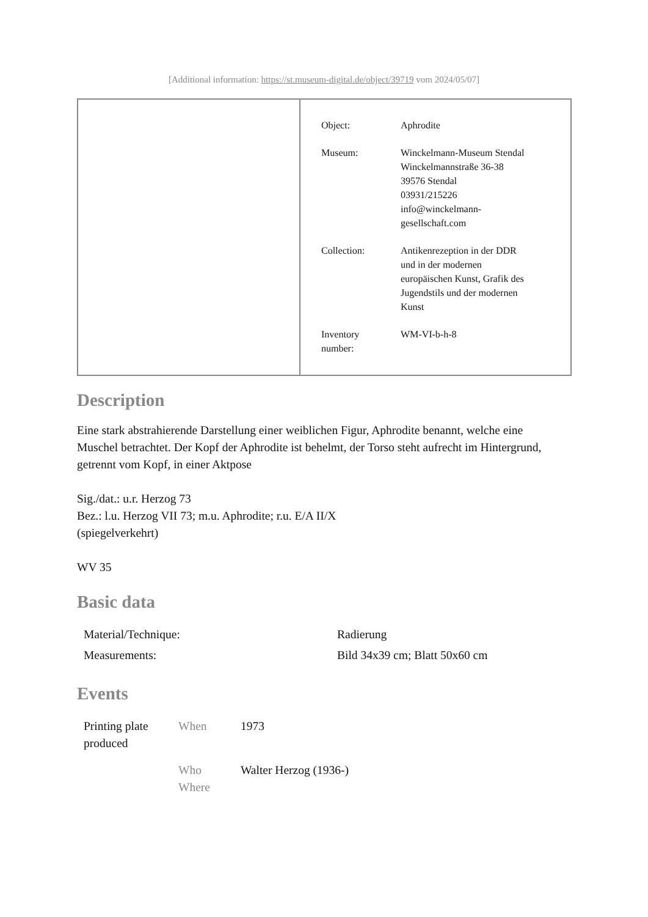[Additional information: https://st.museum-digital.de/object/39719 vom 2024/05/07]
| Object: | Aphrodite |
| Museum: | Winckelmann-Museum Stendal Winckelmannstraße 36-38 39576 Stendal 03931/215226 info@winckelmann- gesellschaft.com |
| Collection: | Antikenrezeption in der DDR und in der modernen europäischen Kunst, Grafik des Jugendstils und der modernen Kunst |
| Inventory number: | WM-VI-b-h-8 |
Description
Eine stark abstrahierende Darstellung einer weiblichen Figur, Aphrodite benannt, welche eine Muschel betrachtet. Der Kopf der Aphrodite ist behelmt, der Torso steht aufrecht im Hintergrund, getrennt vom Kopf, in einer Aktpose
Sig./dat.: u.r. Herzog 73
Bez.: l.u. Herzog VII 73; m.u. Aphrodite; r.u. E/A II/X
(spiegelverkehrt)
WV 35
Basic data
| Material/Technique: | Radierung |
| Measurements: | Bild 34x39 cm; Blatt 50x60 cm |
Events
| Printing plate produced | When | 1973 |
| | Who Where | Walter Herzog (1936-) |